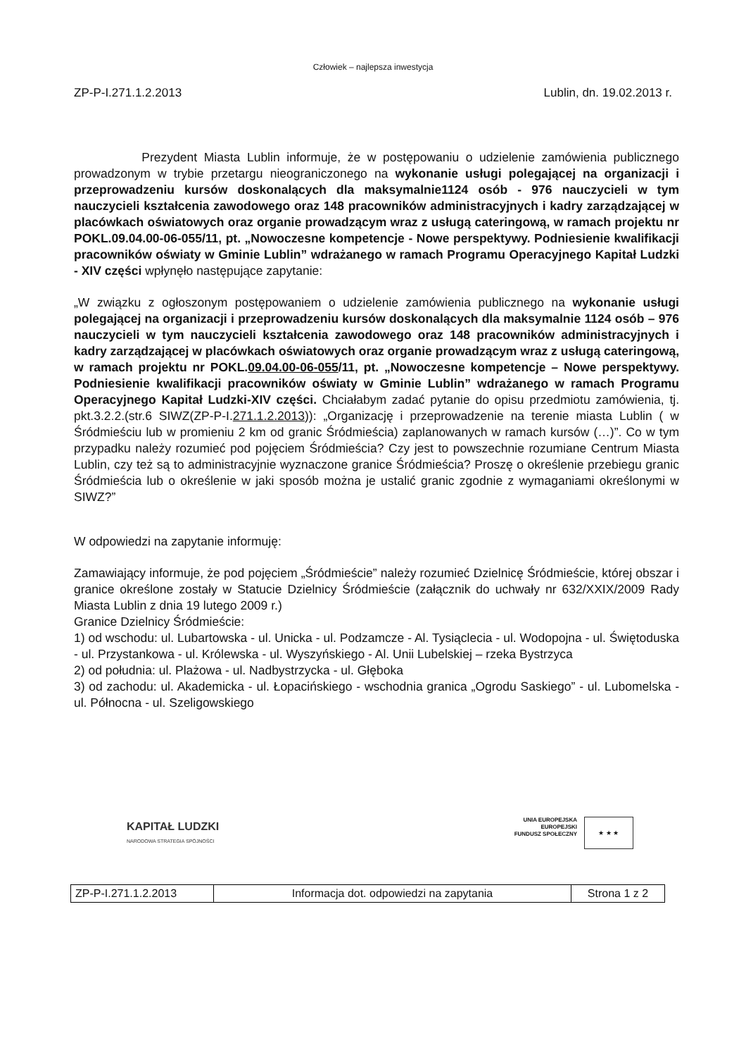Człowiek – najlepsza inwestycja
ZP-P-I.271.1.2.2013 Lublin, dn. 19.02.2013 r.
Prezydent Miasta Lublin informuje, że w postępowaniu o udzielenie zamówienia publicznego prowadzonym w trybie przetargu nieograniczonego na wykonanie usługi polegającej na organizacji i przeprowadzeniu kursów doskonalących dla maksymalnie1124 osób - 976 nauczycieli w tym nauczycieli kształcenia zawodowego oraz 148 pracowników administracyjnych i kadry zarządzającej w placówkach oświatowych oraz organie prowadzącym wraz z usługą cateringową, w ramach projektu nr POKL.09.04.00-06-055/11, pt. „Nowoczesne kompetencje - Nowe perspektywy. Podniesienie kwalifikacji pracowników oświaty w Gminie Lublin” wdrażanego w ramach Programu Operacyjnego Kapitał Ludzki - XIV części wpłynęło następujące zapytanie:
„W związku z ogłoszonym postępowaniem o udzielenie zamówienia publicznego na wykonanie usługi polegającej na organizacji i przeprowadzeniu kursów doskonalących dla maksymalnie 1124 osób – 976 nauczycieli w tym nauczycieli kształcenia zawodowego oraz 148 pracowników administracyjnych i kadry zarządzającej w placówkach oświatowych oraz organie prowadzącym wraz z usługą cateringową, w ramach projektu nr POKL.09.04.00-06-055/11, pt. „Nowoczesne kompetencje – Nowe perspektywy. Podniesienie kwalifikacji pracowników oświaty w Gminie Lublin” wdrażanego w ramach Programu Operacyjnego Kapitał Ludzki-XIV części. Chciałabym zadać pytanie do opisu przedmiotu zamówienia, tj. pkt.3.2.2.(str.6 SIWZ(ZP-P-I.271.1.2.2013)): „Organizację i przeprowadzenie na terenie miasta Lublin ( w Śródmieściu lub w promieniu 2 km od granic Śródmieścia) zaplanowanych w ramach kursów (…)”. Co w tym przypadku należy rozumieć pod pojęciem Śródmieścia? Czy jest to powszechnie rozumiane Centrum Miasta Lublin, czy też są to administracyjnie wyznaczone granice Śródmieścia? Proszę o określenie przebiegu granic Śródmieścia lub o określenie w jaki sposób można je ustalić granic zgodnie z wymaganiami określonymi w SIWZ?”
W odpowiedzi na zapytanie informuję:
Zamawiający informuje, że pod pojęciem „Śródmieście” należy rozumieć Dzielnicę Śródmieście, której obszar i granice określone zostały w Statucie Dzielnicy Śródmieście (załącznik do uchwały nr 632/XXIX/2009 Rady Miasta Lublin z dnia 19 lutego 2009 r.)
Granice Dzielnicy Śródmieście:
1) od wschodu: ul. Lubartowska - ul. Unicka - ul. Podzamcze - Al. Tysiąclecia - ul. Wodopojna - ul. Świętoduska - ul. Przystankowa - ul. Królewska - ul. Wyszyńskiego - Al. Unii Lubelskiej – rzeka Bystrzyca
2) od południa: ul. Plażowa - ul. Nadbystrzycka - ul. Głęboka
3) od zachodu: ul. Akademicka - ul. Łopacińskiego - wschodnia granica „Ogrodu Saskiego” - ul. Lubomelska - ul. Północna - ul. Szeligowskiego
KAPITAŁ LUDZKI
NARODOWA STRATEGIA SPÓJNOŚCI
UNIA EUROPEJSKA
EUROPEJSKI
FUNDUSZ SPOŁECZNY ★ ★ ★
| ZP-P-I.271.1.2.2013 | Informacja dot. odpowiedzi na zapytania | Strona 1 z 2 |